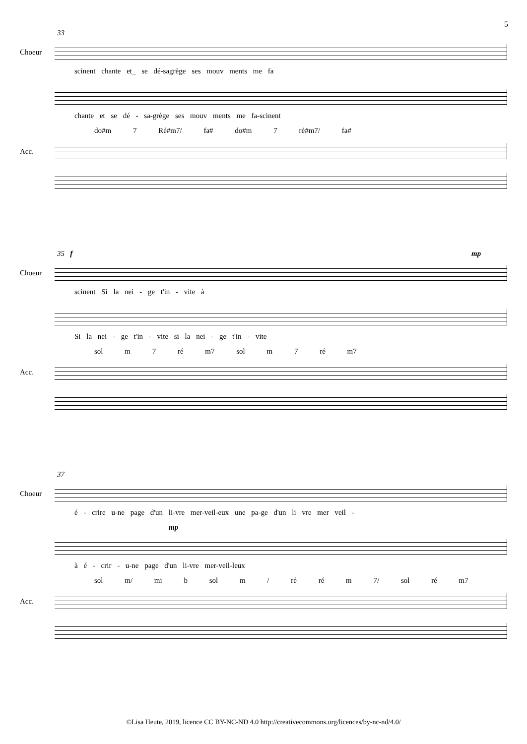5
33
Choeur
scinent chante et_ se dé-sagrège ses mouv ments me fa
chante et se dé - sa-grège ses mouv ments me fa-scinent
do#m 7 Ré#m7/ fa# do#m 7 ré#m7/ fa#
Acc.
35 f mp
Choeur
scinent Si la nei - ge t'in - vite à
Si la nei - ge t'in - vite si la nei - ge t'in - vite
sol m 7 ré m7 sol m 7 ré m7
Acc.
37
Choeur
é - crire u-ne page d'un li-vre mer-veil-eux une pa-ge d'un li vre mer veil -
mp
à é - crir - u-ne page d'un li-vre mer-veil-leux
sol m/ mi b sol m / ré ré m 7/ sol ré m7
Acc.
©Lisa Heute, 2019, licence CC BY-NC-ND 4.0 http://creativecommons.org/licences/by-nc-nd/4.0/